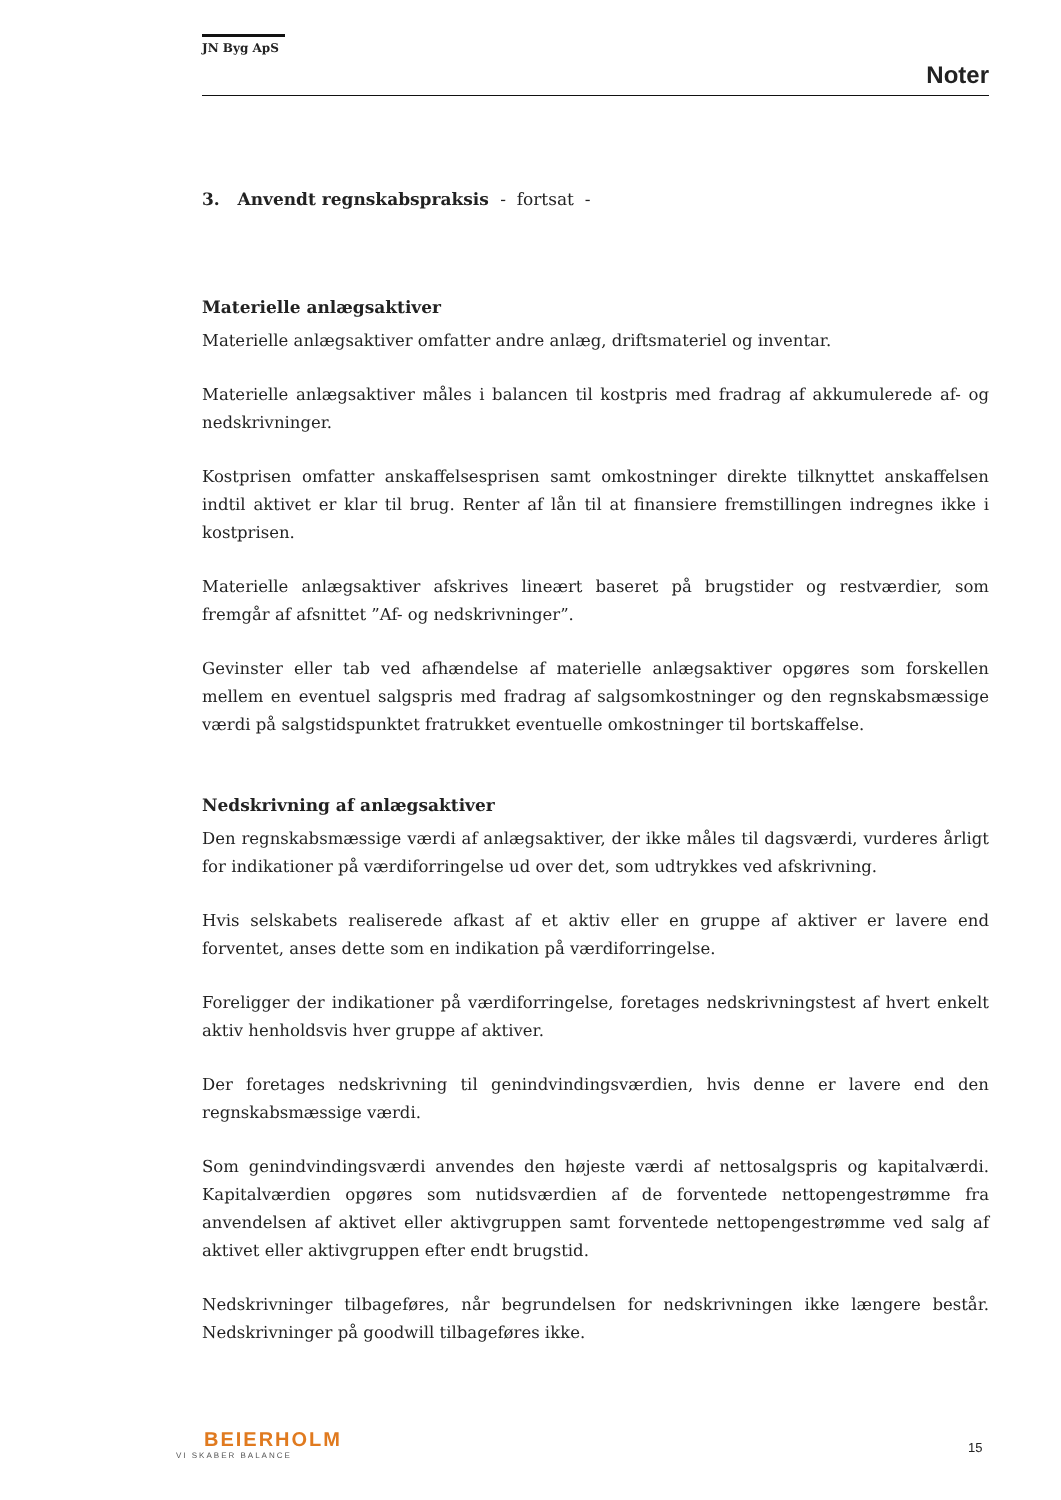JN Byg ApS
Noter
3. Anvendt regnskabspraksis - fortsat -
Materielle anlægsaktiver
Materielle anlægsaktiver omfatter andre anlæg, driftsmateriel og inventar.
Materielle anlægsaktiver måles i balancen til kostpris med fradrag af akkumulerede af- og nedskrivninger.
Kostprisen omfatter anskaffelsesprisen samt omkostninger direkte tilknyttet anskaffelsen indtil aktivet er klar til brug. Renter af lån til at finansiere fremstillingen indregnes ikke i kostprisen.
Materielle anlægsaktiver afskrives lineært baseret på brugstider og restværdier, som fremgår af afsnittet ”Af- og nedskrivninger”.
Gevinster eller tab ved afhændelse af materielle anlægsaktiver opgøres som forskellen mellem en eventuel salgspris med fradrag af salgsomkostninger og den regnskabsmæssige værdi på salgstidspunktet fratrukket eventuelle omkostninger til bortskaffelse.
Nedskrivning af anlægsaktiver
Den regnskabsmæssige værdi af anlægsaktiver, der ikke måles til dagsværdi, vurderes årligt for indikationer på værdiforringelse ud over det, som udtrykkes ved afskrivning.
Hvis selskabets realiserede afkast af et aktiv eller en gruppe af aktiver er lavere end forventet, anses dette som en indikation på værdiforringelse.
Foreligger der indikationer på værdiforringelse, foretages nedskrivningstest af hvert enkelt aktiv henholdsvis hver gruppe af aktiver.
Der foretages nedskrivning til genindvindingsværdien, hvis denne er lavere end den regnskabsmæssige værdi.
Som genindvindingsværdi anvendes den højeste værdi af nettosalgspris og kapitalværdi. Kapitalværdien opgøres som nutidsværdien af de forventede nettopengestrømme fra anvendelsen af aktivet eller aktivgruppen samt forventede nettopengestrømme ved salg af aktivet eller aktivgruppen efter endt brugstid.
Nedskrivninger tilbageføres, når begrundelsen for nedskrivningen ikke længere består. Nedskrivninger på goodwill tilbageføres ikke.
BEIERHOLM
VI SKABER BALANCE
15